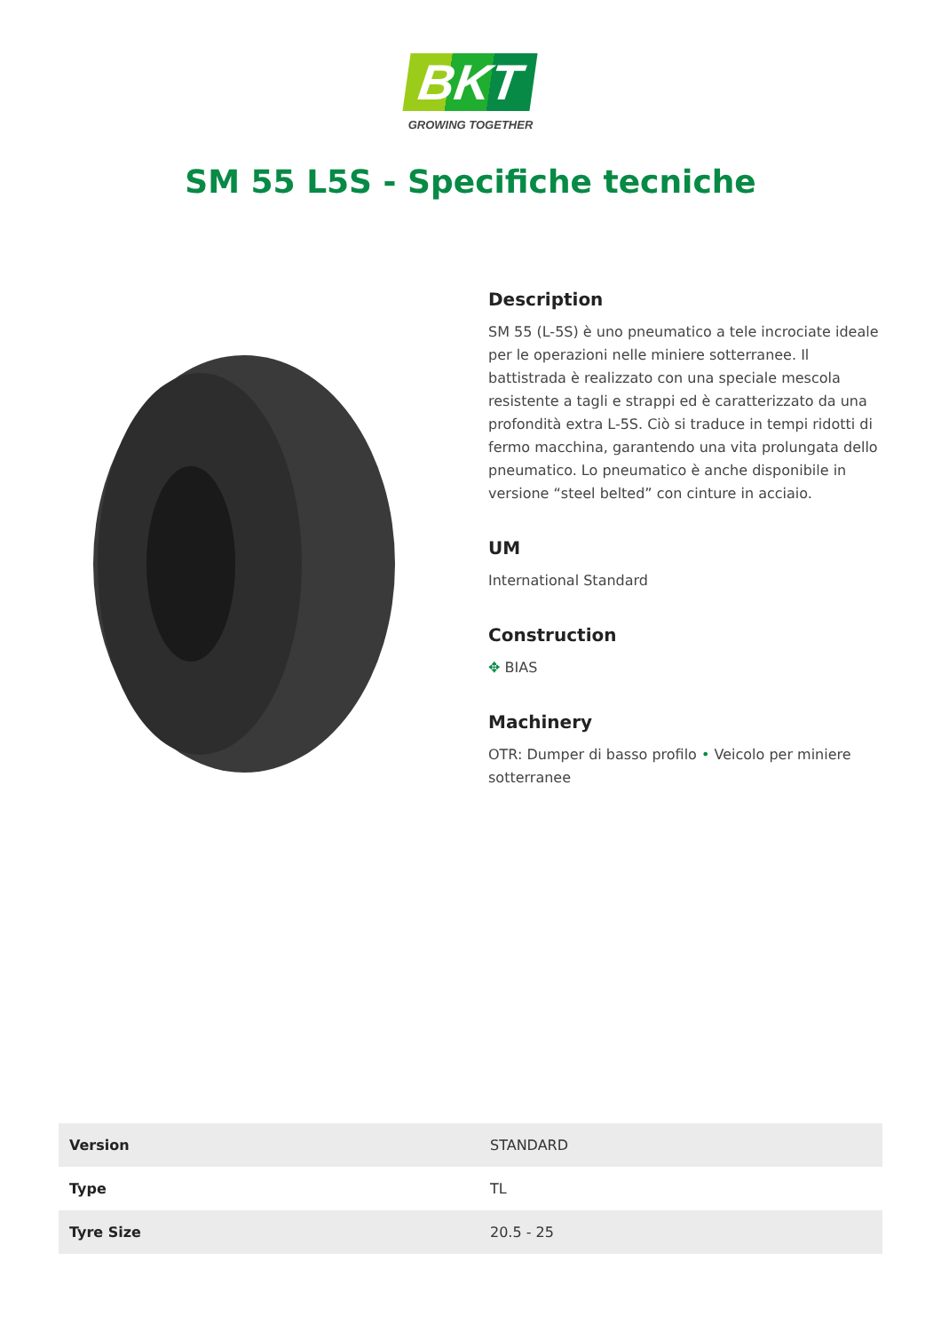BKT
GROWING TOGETHER
SM 55 L5S - Specifiche tecniche
Description
SM 55 (L-5S) è uno pneumatico a tele incrociate ideale per le operazioni nelle miniere sotterranee. Il battistrada è realizzato con una speciale mescola resistente a tagli e strappi ed è caratterizzato da una profondità extra L-5S. Ciò si traduce in tempi ridotti di fermo macchina, garantendo una vita prolungata dello pneumatico. Lo pneumatico è anche disponibile in versione “steel belted” con cinture in acciaio.
UM
International Standard
Construction
✥ BIAS
Machinery
OTR: Dumper di basso profilo • Veicolo per miniere sotterranee
| Version | STANDARD |
| Type | TL |
| Tyre Size | 20.5 - 25 |